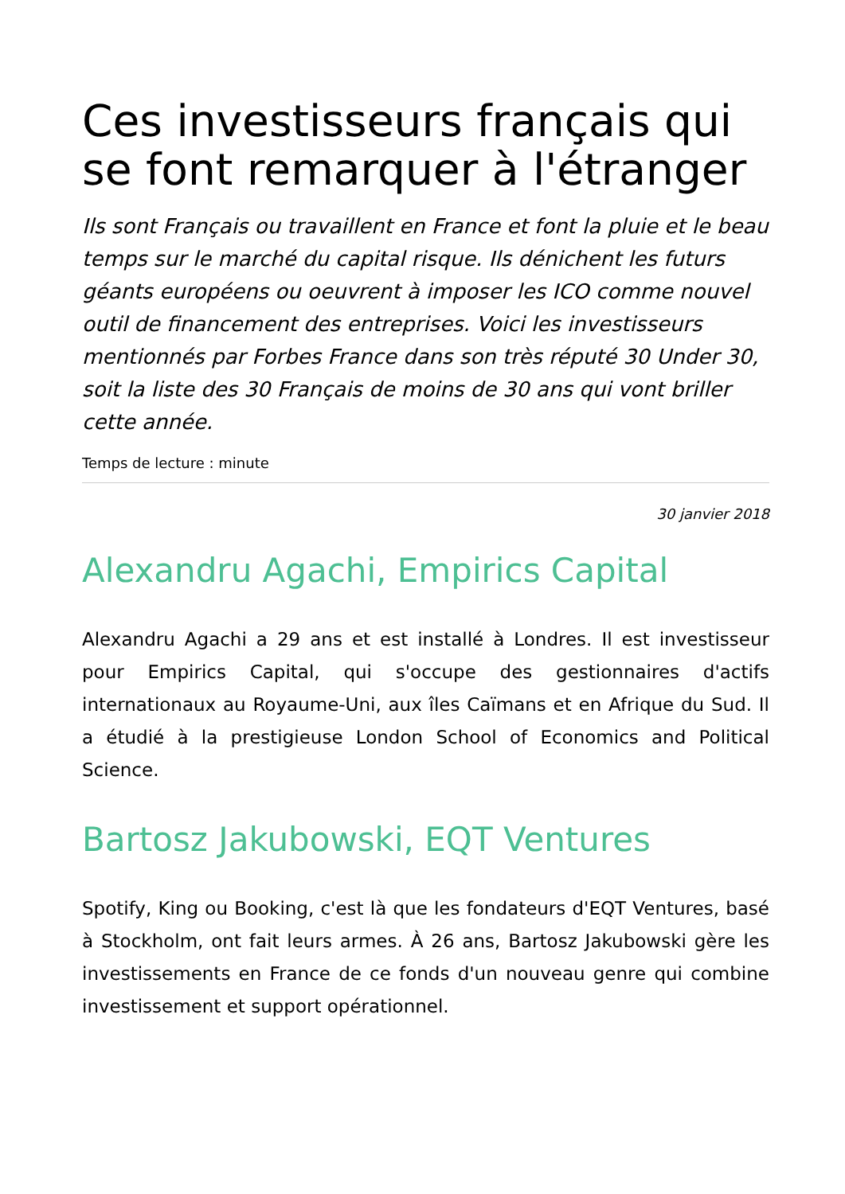Ces investisseurs français qui se font remarquer à l'étranger
Ils sont Français ou travaillent en France et font la pluie et le beau temps sur le marché du capital risque. Ils dénichent les futurs géants européens ou oeuvrent à imposer les ICO comme nouvel outil de financement des entreprises. Voici les investisseurs mentionnés par Forbes France dans son très réputé 30 Under 30, soit la liste des 30 Français de moins de 30 ans qui vont briller cette année.
Temps de lecture : minute
30 janvier 2018
Alexandru Agachi, Empirics Capital
Alexandru Agachi a 29 ans et est installé à Londres. Il est investisseur pour Empirics Capital, qui s'occupe des gestionnaires d'actifs internationaux au Royaume-Uni, aux îles Caïmans et en Afrique du Sud. Il a étudié à la prestigieuse London School of Economics and Political Science.
Bartosz Jakubowski, EQT Ventures
Spotify, King ou Booking, c'est là que les fondateurs d'EQT Ventures, basé à Stockholm, ont fait leurs armes. À 26 ans, Bartosz Jakubowski gère les investissements en France de ce fonds d'un nouveau genre qui combine investissement et support opérationnel.